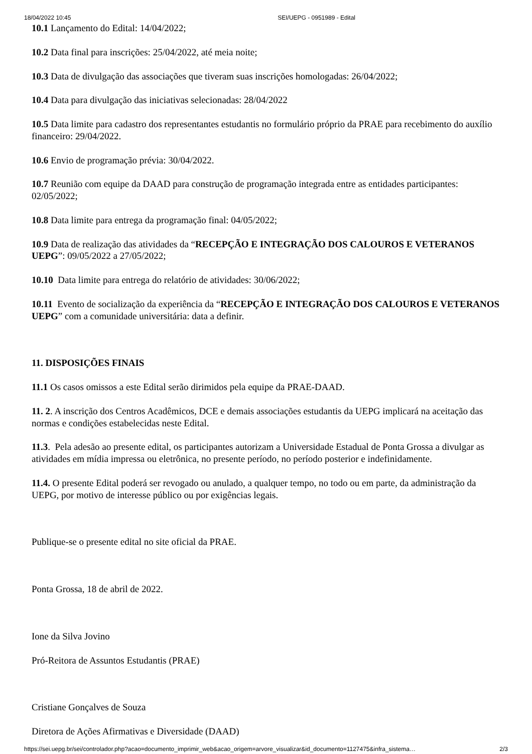18/04/2022 10:45 SEI/UEPG - 0951989 - Edital
10.1 Lançamento do Edital: 14/04/2022;
10.2 Data final para inscrições: 25/04/2022, até meia noite;
10.3 Data de divulgação das associações que tiveram suas inscrições homologadas: 26/04/2022;
10.4 Data para divulgação das iniciativas selecionadas: 28/04/2022
10.5 Data limite para cadastro dos representantes estudantis no formulário próprio da PRAE para recebimento do auxílio financeiro: 29/04/2022.
10.6 Envio de programação prévia: 30/04/2022.
10.7 Reunião com equipe da DAAD para construção de programação integrada entre as entidades participantes: 02/05/2022;
10.8 Data limite para entrega da programação final: 04/05/2022;
10.9 Data de realização das atividades da “RECEPÇÃO E INTEGRAÇÃO DOS CALOUROS E VETERANOS UEPG”: 09/05/2022 a 27/05/2022;
10.10 Data limite para entrega do relatório de atividades: 30/06/2022;
10.11 Evento de socialização da experiência da “RECEPÇÃO E INTEGRAÇÃO DOS CALOUROS E VETERANOS UEPG” com a comunidade universitária: data a definir.
11. DISPOSIÇÕES FINAIS
11.1 Os casos omissos a este Edital serão dirimidos pela equipe da PRAE-DAAD.
11. 2. A inscrição dos Centros Acadêmicos, DCE e demais associações estudantis da UEPG implicará na aceitação das normas e condições estabelecidas neste Edital.
11.3. Pela adesão ao presente edital, os participantes autorizam a Universidade Estadual de Ponta Grossa a divulgar as atividades em mídia impressa ou eletrônica, no presente período, no período posterior e indefinidamente.
11.4. O presente Edital poderá ser revogado ou anulado, a qualquer tempo, no todo ou em parte, da administração da UEPG, por motivo de interesse público ou por exigências legais.
Publique-se o presente edital no site oficial da PRAE.
Ponta Grossa, 18 de abril de 2022.
Ione da Silva Jovino
Pró-Reitora de Assuntos Estudantis (PRAE)
Cristiane Gonçalves de Souza
Diretora de Ações Afirmativas e Diversidade (DAAD)
https://sei.uepg.br/sei/controlador.php?acao=documento_imprimir_web&acao_origem=arvore_visualizar&id_documento=1127475&infra_sistema… 2/3